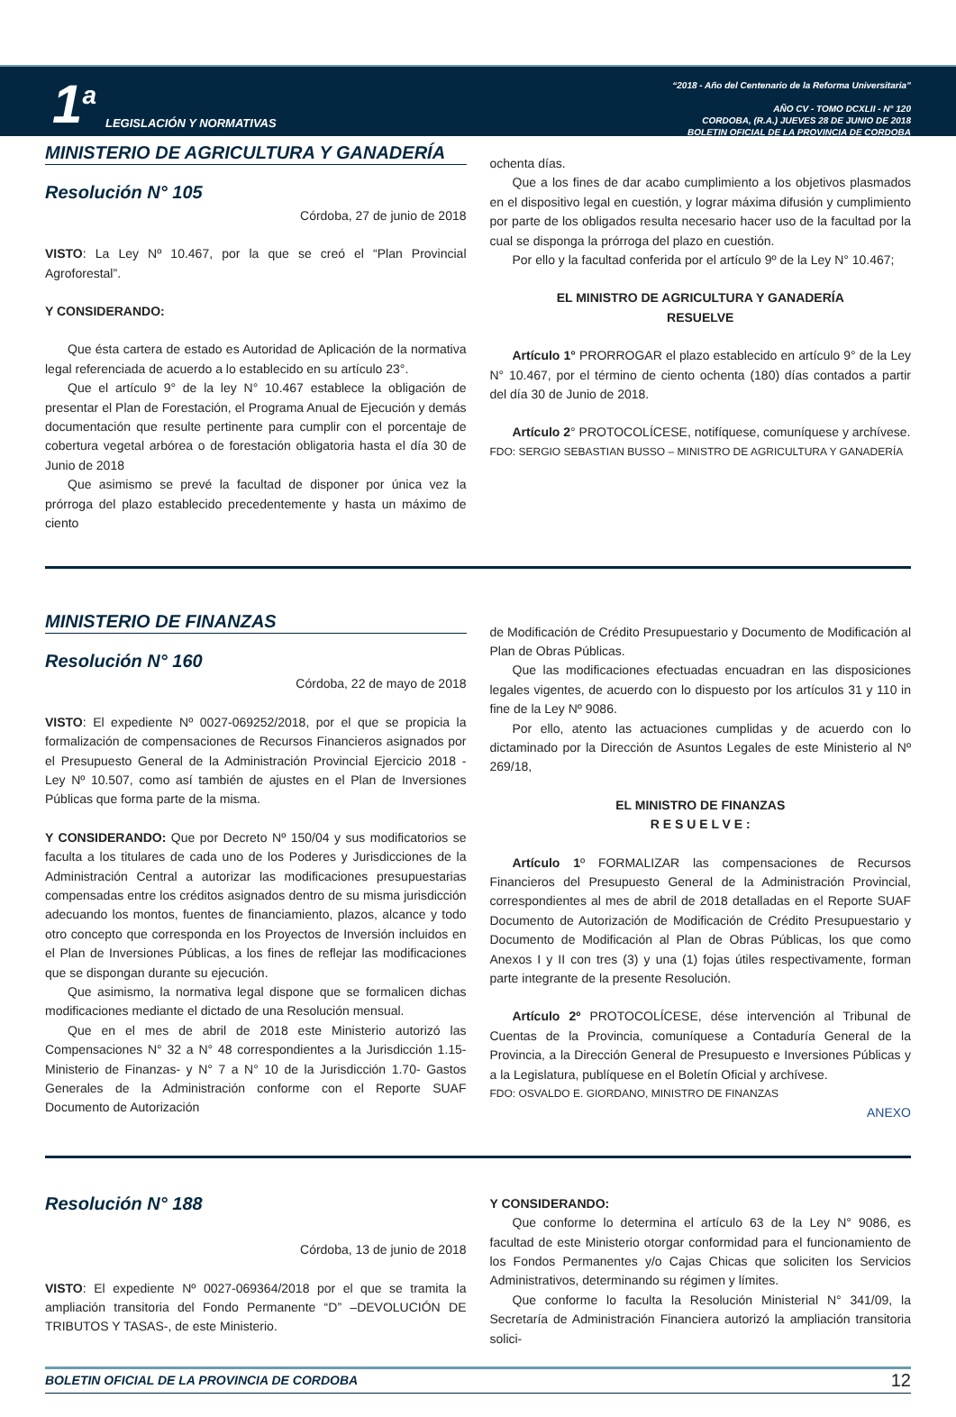1<sup>a</sup>
LEGISLACIÓN Y NORMATIVAS
“2018 - Año del Centenario de la Reforma Universitaria”
AÑO CV - TOMO DCXLII - N° 120
CORDOBA, (R.A.) JUEVES 28 DE JUNIO DE 2018
BOLETIN OFICIAL DE LA PROVINCIA DE CORDOBA
MINISTERIO DE AGRICULTURA Y GANADERÍA
Resolución N° 105
Córdoba, 27 de junio de 2018
VISTO: La Ley Nº 10.467, por la que se creó el “Plan Provincial Agroforestal”.
Y CONSIDERANDO:
Que ésta cartera de estado es Autoridad de Aplicación de la normativa legal referenciada de acuerdo a lo establecido en su artículo 23°.
Que el artículo 9° de la ley N° 10.467 establece la obligación de presentar el Plan de Forestación, el Programa Anual de Ejecución y demás documentación que resulte pertinente para cumplir con el porcentaje de cobertura vegetal arbórea o de forestación obligatoria hasta el día 30 de Junio de 2018
Que asimismo se prevé la facultad de disponer por única vez la prórroga del plazo establecido precedentemente y hasta un máximo de ciento
ochenta días.
Que a los fines de dar acabo cumplimiento a los objetivos plasmados en el dispositivo legal en cuestión, y lograr máxima difusión y cumplimiento por parte de los obligados resulta necesario hacer uso de la facultad por la cual se disponga la prórroga del plazo en cuestión.
Por ello y la facultad conferida por el artículo 9º de la Ley N° 10.467;
EL MINISTRO DE AGRICULTURA Y GANADERÍA
RESUELVE
Artículo 1° PRORROGAR el plazo establecido en artículo 9° de la Ley N° 10.467, por el término de ciento ochenta (180) días contados a partir del día 30 de Junio de 2018.
Artículo 2° PROTOCOLÍCESE, notifíquese, comuníquese y archívese.
FDO: SERGIO SEBASTIAN BUSSO – MINISTRO DE AGRICULTURA Y GANADERÍA
MINISTERIO DE FINANZAS
Resolución N° 160
Córdoba, 22 de mayo de 2018
VISTO: El expediente Nº 0027-069252/2018, por el que se propicia la formalización de compensaciones de Recursos Financieros asignados por el Presupuesto General de la Administración Provincial Ejercicio 2018 - Ley Nº 10.507, como así también de ajustes en el Plan de Inversiones Públicas que forma parte de la misma.
Y CONSIDERANDO: Que por Decreto Nº 150/04 y sus modificatorios se faculta a los titulares de cada uno de los Poderes y Jurisdicciones de la Administración Central a autorizar las modificaciones presupuestarias compensadas entre los créditos asignados dentro de su misma jurisdicción adecuando los montos, fuentes de financiamiento, plazos, alcance y todo otro concepto que corresponda en los Proyectos de Inversión incluidos en el Plan de Inversiones Públicas, a los fines de reflejar las modificaciones que se dispongan durante su ejecución.
Que asimismo, la normativa legal dispone que se formalicen dichas modificaciones mediante el dictado de una Resolución mensual.
Que en el mes de abril de 2018 este Ministerio autorizó las Compensaciones N° 32 a N° 48 correspondientes a la Jurisdicción 1.15- Ministerio de Finanzas- y N° 7 a N° 10 de la Jurisdicción 1.70- Gastos Generales de la Administración conforme con el Reporte SUAF Documento de Autorización
de Modificación de Crédito Presupuestario y Documento de Modificación al Plan de Obras Públicas.
Que las modificaciones efectuadas encuadran en las disposiciones legales vigentes, de acuerdo con lo dispuesto por los artículos 31 y 110 in fine de la Ley Nº 9086.
Por ello, atento las actuaciones cumplidas y de acuerdo con lo dictaminado por la Dirección de Asuntos Legales de este Ministerio al Nº 269/18,
EL MINISTRO DE FINANZAS
R E S U E L V E :
Artículo 1º FORMALIZAR las compensaciones de Recursos Financieros del Presupuesto General de la Administración Provincial, correspondientes al mes de abril de 2018 detalladas en el Reporte SUAF Documento de Autorización de Modificación de Crédito Presupuestario y Documento de Modificación al Plan de Obras Públicas, los que como Anexos I y II con tres (3) y una (1) fojas útiles respectivamente, forman parte integrante de la presente Resolución.
Artículo 2º PROTOCOLÍCESE, dése intervención al Tribunal de Cuentas de la Provincia, comuníquese a Contaduría General de la Provincia, a la Dirección General de Presupuesto e Inversiones Públicas y a la Legislatura, publíquese en el Boletín Oficial y archívese.
FDO: OSVALDO E. GIORDANO, MINISTRO DE FINANZAS
ANEXO
Resolución N° 188
Córdoba, 13 de junio de 2018
VISTO: El expediente Nº 0027-069364/2018 por el que se tramita la ampliación transitoria del Fondo Permanente “D” –DEVOLUCIÓN DE TRIBUTOS Y TASAS-, de este Ministerio.
Y CONSIDERANDO:
Que conforme lo determina el artículo 63 de la Ley N° 9086, es facultad de este Ministerio otorgar conformidad para el funcionamiento de los Fondos Permanentes y/o Cajas Chicas que soliciten los Servicios Administrativos, determinando su régimen y límites.
Que conforme lo faculta la Resolución Ministerial N° 341/09, la Secretaría de Administración Financiera autorizó la ampliación transitoria solici-
BOLETIN OFICIAL DE LA PROVINCIA DE CORDOBA 12